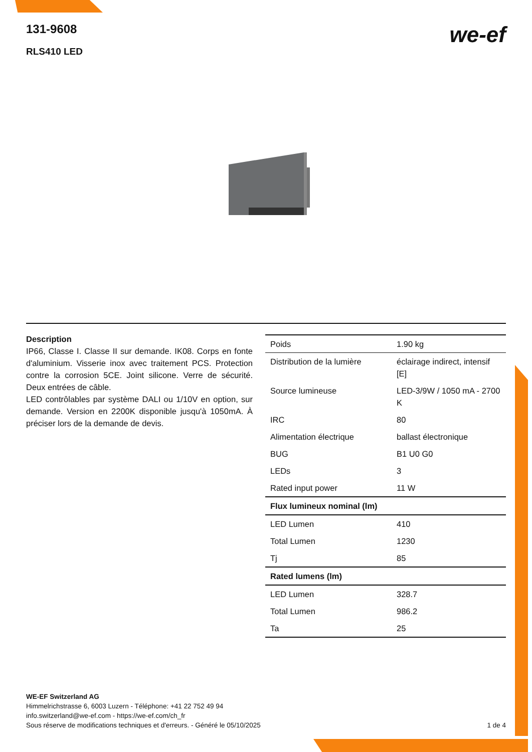131-9608
RLS410 LED
we-ef
Description
IP66, Classe I. Classe II sur demande. IK08. Corps en fonte d'aluminium. Visserie inox avec traitement PCS. Protection contre la corrosion 5CE. Joint silicone. Verre de sécurité. Deux entrées de câble.
LED contrôlables par système DALI ou 1/10V en option, sur demande. Version en 2200K disponible jusqu'à 1050mA. À préciser lors de la demande de devis.
| Poids | 1.90 kg |
| Distribution de la lumière | éclairage indirect, intensif [E] |
| Source lumineuse | LED-3/9W / 1050 mA - 2700 K |
| IRC | 80 |
| Alimentation électrique | ballast électronique |
| BUG | B1 U0 G0 |
| LEDs | 3 |
| Rated input power | 11 W |
| Flux lumineux nominal (lm) | |
| LED Lumen | 410 |
| Total Lumen | 1230 |
| Tj | 85 |
| Rated lumens (lm) | |
| LED Lumen | 328.7 |
| Total Lumen | 986.2 |
| Ta | 25 |
WE-EF Switzerland AG
Himmelrichstrasse 6, 6003 Luzern - Téléphone: +41 22 752 49 94
info.switzerland@we-ef.com - https://we-ef.com/ch_fr
Sous réserve de modifications techniques et d'erreurs. - Généré le 05/10/2025
1 de 4